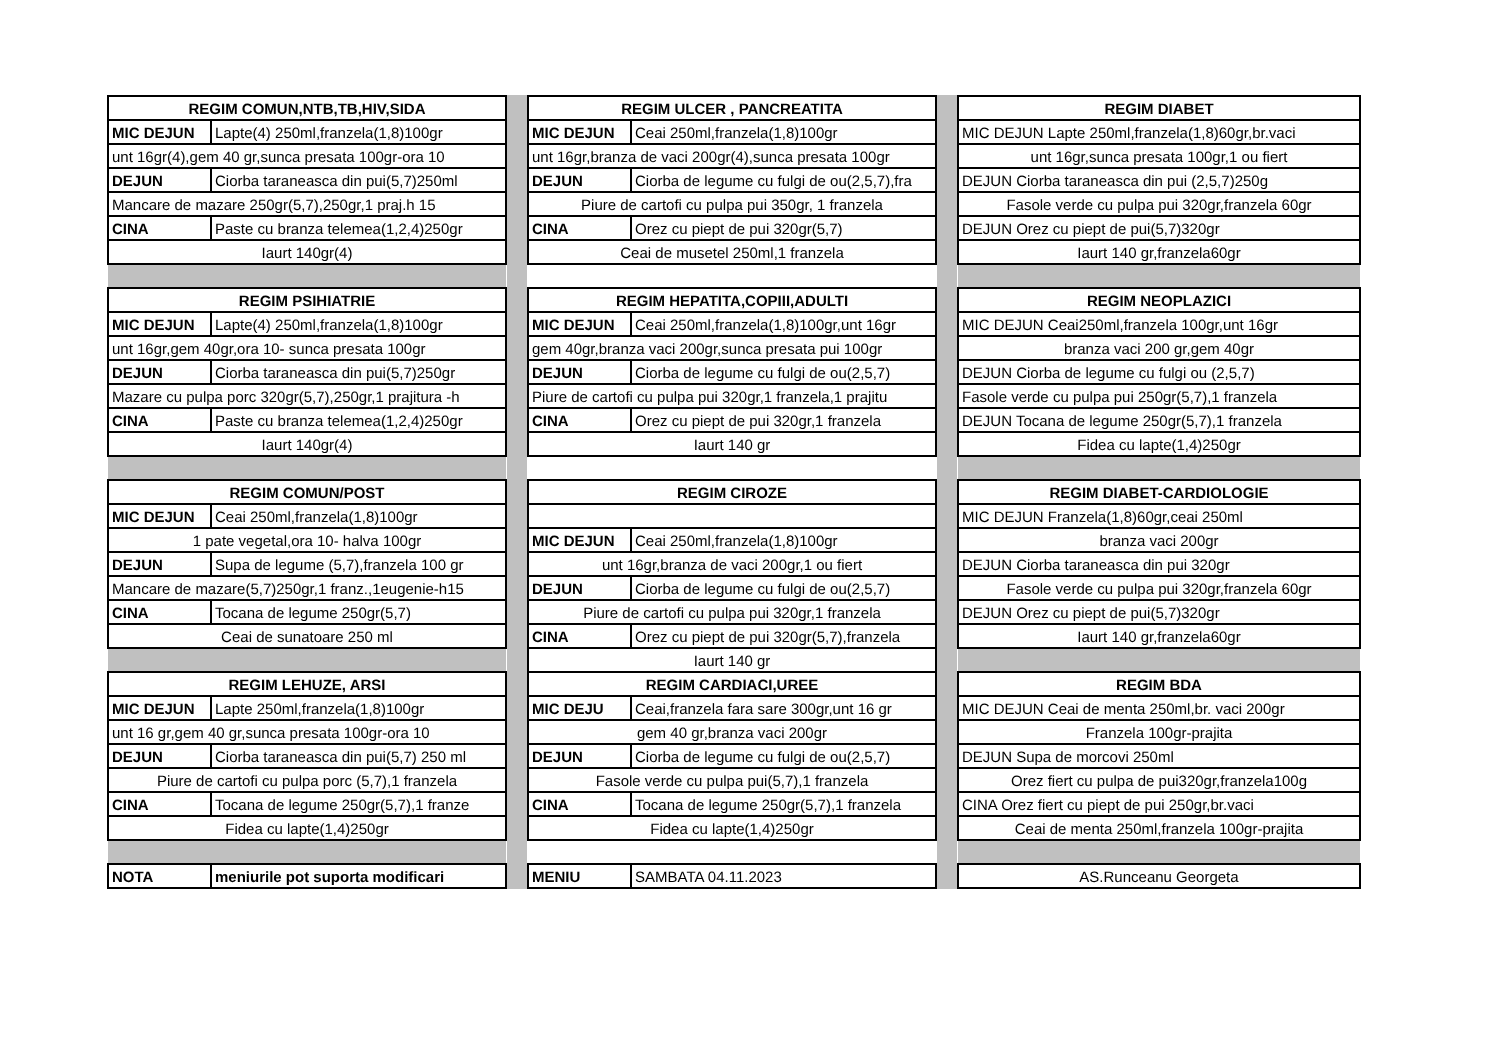| REGIM COMUN,NTB,TB,HIV,SIDA | |
| MIC DEJUN | Lapte(4) 250ml,franzela(1,8)100gr |
| unt 16gr(4),gem 40 gr,sunca presata 100gr-ora 10 | |
| DEJUN | Ciorba taraneasca din pui(5,7)250ml |
| Mancare de mazare 250gr(5,7),250gr,1 praj.h 15 | |
| CINA | Paste cu branza telemea(1,2,4)250gr |
| Iaurt 140gr(4) | |
| REGIM PSIHIATRIE | |
| MIC DEJUN | Lapte(4) 250ml,franzela(1,8)100gr |
| unt 16gr,gem 40gr,ora 10- sunca presata 100gr | |
| DEJUN | Ciorba taraneasca din pui(5,7)250gr |
| Mazare cu pulpa porc 320gr(5,7),250gr,1 prajitura -h | |
| CINA | Paste cu branza telemea(1,2,4)250gr |
| Iaurt 140gr(4) | |
| REGIM COMUN/POST | |
| MIC DEJUN | Ceai 250ml,franzela(1,8)100gr |
| 1 pate vegetal,ora 10- halva 100gr | |
| DEJUN | Supa de legume (5,7),franzela 100 gr |
| Mancare de mazare(5,7)250gr,1 franz.,1eugenie-h15 | |
| CINA | Tocana de legume 250gr(5,7) |
| Ceai de sunatoare 250 ml | |
| REGIM LEHUZE, ARSI | |
| MIC DEJUN | Lapte 250ml,franzela(1,8)100gr |
| unt 16 gr,gem 40 gr,sunca presata 100gr-ora 10 | |
| DEJUN | Ciorba taraneasca din pui(5,7) 250 ml |
| Piure de cartofi cu pulpa porc (5,7),1 franzela | |
| CINA | Tocana de legume 250gr(5,7),1 franze |
| Fidea cu lapte(1,4)250gr | |
| NOTA | meniurile pot suporta modificari |
| REGIM ULCER , PANCREATITA | |
| MIC DEJUN | Ceai 250ml,franzela(1,8)100gr |
| unt 16gr,branza de vaci 200gr(4),sunca presata 100gr | |
| DEJUN | Ciorba de legume cu fulgi de ou(2,5,7),fra |
| Piure de cartofi cu pulpa pui 350gr, 1 franzela | |
| CINA | Orez cu piept de pui 320gr(5,7) |
| Ceai de musetel 250ml,1 franzela | |
| REGIM HEPATITA,COPIII,ADULTI | |
| MIC DEJUN | Ceai 250ml,franzela(1,8)100gr,unt 16gr |
| gem 40gr,branza vaci 200gr,sunca presata pui 100gr | |
| DEJUN | Ciorba de legume cu fulgi de ou(2,5,7) |
| Piure de cartofi cu pulpa pui 320gr,1 franzela,1 prajitu | |
| CINA | Orez cu piept de pui 320gr,1 franzela |
| Iaurt 140 gr | |
| REGIM CIROZE | |
| MIC DEJUN | Ceai 250ml,franzela(1,8)100gr |
| unt 16gr,branza de vaci 200gr,1 ou fiert | |
| DEJUN | Ciorba de legume cu fulgi de ou(2,5,7) |
| Piure de cartofi cu pulpa pui 320gr,1 franzela | |
| CINA | Orez cu piept de pui 320gr(5,7),franzela |
| Iaurt 140 gr | |
| REGIM CARDIACI,UREE | |
| MIC DEJU | Ceai,franzela fara sare 300gr,unt 16 gr |
| gem 40 gr,branza vaci 200gr | |
| DEJUN | Ciorba de legume cu fulgi de ou(2,5,7) |
| Fasole verde cu pulpa pui(5,7),1 franzela | |
| CINA | Tocana de legume 250gr(5,7),1 franzela |
| Fidea cu lapte(1,4)250gr | |
| MENIU | SAMBATA 04.11.2023 |
| REGIM DIABET |
| MIC DEJUN Lapte 250ml,franzela(1,8)60gr,br.vaci |
| unt 16gr,sunca presata 100gr,1 ou fiert |
| DEJUN Ciorba taraneasca din pui (2,5,7)250g |
| Fasole verde cu pulpa pui 320gr,franzela 60gr |
| DEJUN Orez cu piept de pui(5,7)320gr |
| Iaurt 140 gr,franzela60gr |
| REGIM NEOPLAZICI |
| MIC DEJUN Ceai250ml,franzela 100gr,unt 16gr |
| branza vaci 200 gr,gem 40gr |
| DEJUN Ciorba de legume cu fulgi ou (2,5,7) |
| Fasole verde cu pulpa pui 250gr(5,7),1 franzela |
| DEJUN Tocana de legume 250gr(5,7),1 franzela |
| Fidea cu lapte(1,4)250gr |
| REGIM DIABET-CARDIOLOGIE |
| MIC DEJUN Franzela(1,8)60gr,ceai 250ml |
| branza vaci 200gr |
| DEJUN Ciorba taraneasca din pui 320gr |
| Fasole verde cu pulpa pui 320gr,franzela 60gr |
| DEJUN Orez cu piept de pui(5,7)320gr |
| Iaurt 140 gr,franzela60gr |
| REGIM BDA |
| MIC DEJUN Ceai de menta 250ml,br. vaci 200gr |
| Franzela 100gr-prajita |
| DEJUN Supa de morcovi 250ml |
| Orez fiert cu pulpa de pui320gr,franzela100g |
| CINA Orez fiert cu piept de pui 250gr,br.vaci |
| Ceai de menta 250ml,franzela 100gr-prajita |
| AS.Runceanu Georgeta |